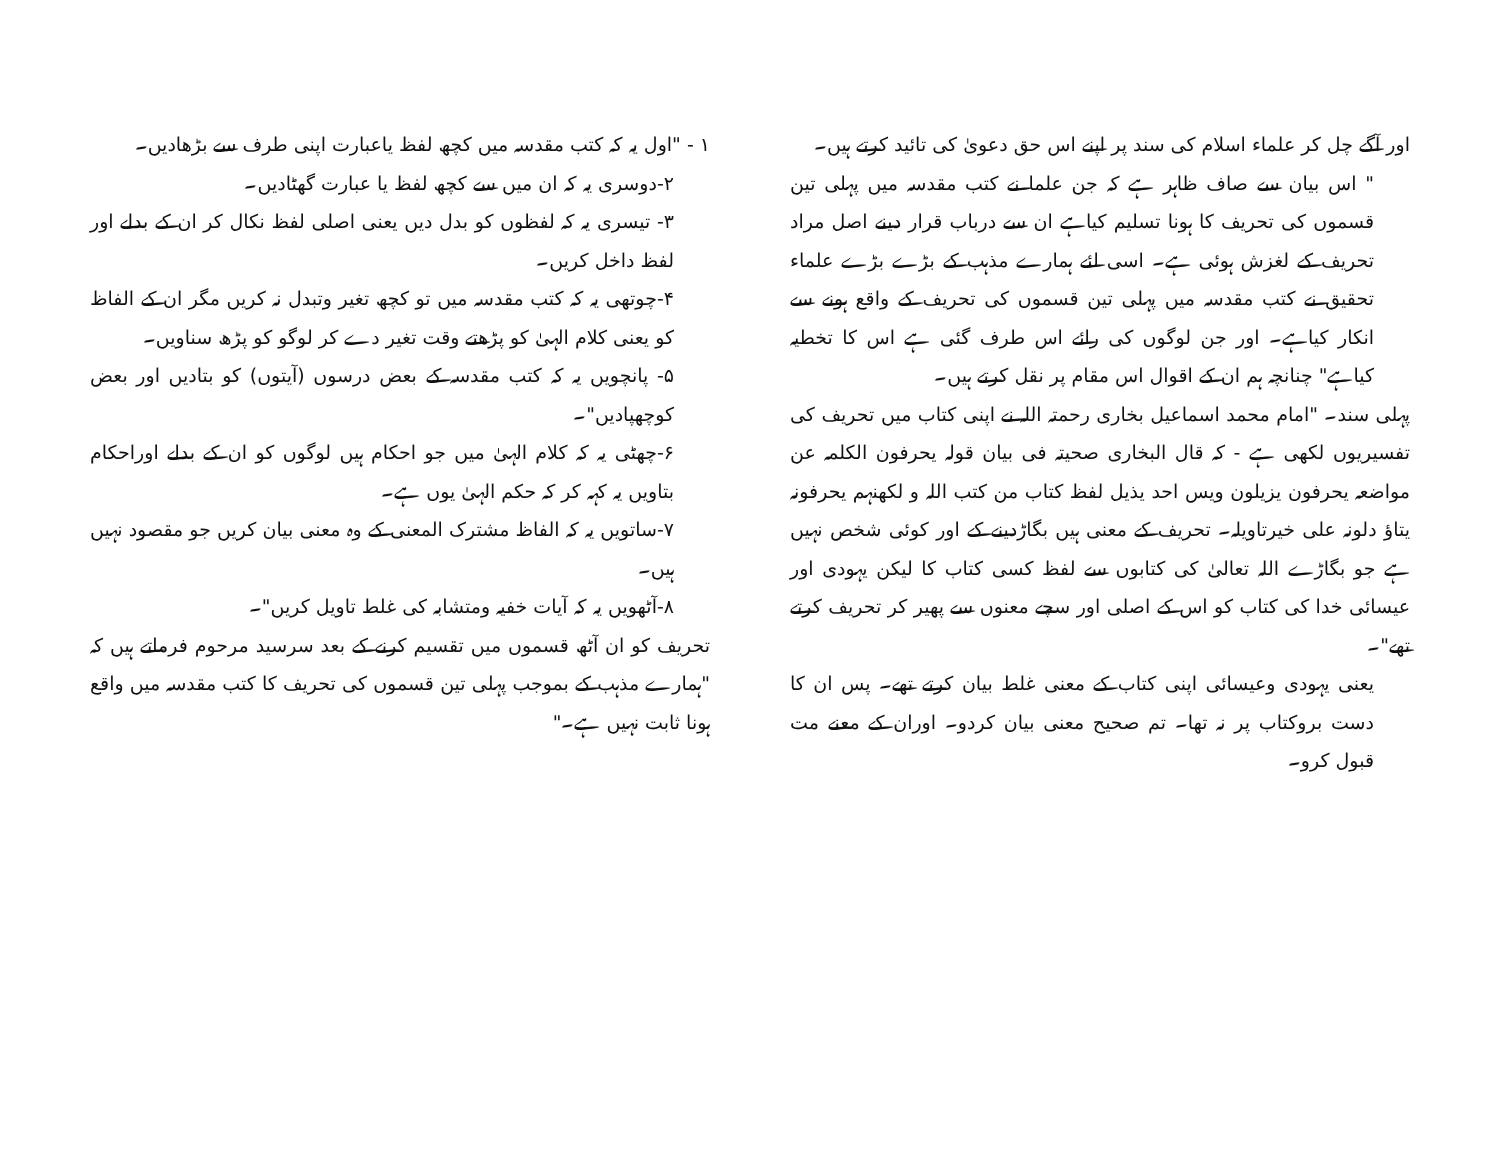۱ - "اول یہ کہ کتب مقدسہ میں کچھ لفظ یاعبارت اپنی طرف سے بڑھادیں۔
۲-دوسری یہ کہ ان میں سے کچھ لفظ یا عبارت گھٹادیں۔
۳- تیسری یہ کہ لفظوں کو بدل دیں یعنی اصلی لفظ نکال کر ان کے بدلے اور لفظ داخل کریں۔
۴-چوتھی یہ کہ کتب مقدسہ میں تو کچھ تغیر وتبدل نہ کریں مگر ان کے الفاظ کو یعنی کلام الہیٰ کو پڑھتے وقت تغیر دے کر لوگو کو پڑھ سناویں۔
۵- پانچویں یہ کہ کتب مقدسہ کے بعض درسوں (آیتوں) کو بتادیں اور بعض کوچھپادیں"۔
۶-چھٹی یہ کہ کلام الہیٰ میں جو احکام ہیں لوگوں کو ان کے بدلے اوراحکام بتاویں یہ کہہ کر کہ حکم الہیٰ یوں ہے۔
۷-ساتویں یہ کہ الفاظ مشترک المعنی کے وہ معنی بیان کریں جو مقصود نہیں ہیں۔
۸-آٹھویں یہ کہ آیات خفیہ ومتشابہ کی غلط تاویل کریں"۔
تحریف کو ان آٹھ قسموں میں تقسیم کرنے کے بعد سرسید مرحوم فرماتے ہیں کہ "ہمارے مذہب کے بموجب پہلی تین قسموں کی تحریف کا کتب مقدسہ میں واقع ہونا ثابت نہیں ہے۔"
اور آگے چل کر علماء اسلام کی سند پر اپنے اس حق دعویٰ کی تائید کرتے ہیں۔
" اس بیان سے صاف ظاہر ہے کہ جن علما نے کتب مقدسہ میں پہلی تین قسموں کی تحریف کا ہونا تسلیم کیاہے ان سے درباب قرار دینے اصل مراد تحریف کے لغزش ہوئی ہے۔ اسی لئے ہمارے مذہب کے بڑے بڑے علماء تحقیق نے کتب مقدسہ میں پہلی تین قسموں کی تحریف کے واقع ہونے سے انکار کیاہے۔ اور جن لوگوں کی رائے اس طرف گئی ہے اس کا تخطیہ کیاہے" چنانچہ ہم ان کے اقوال اس مقام پر نقل کرتے ہیں۔
پہلی سند۔ "امام محمد اسماعیل بخاری رحمتہ اللہ نے اپنی کتاب میں تحریف کی تفسیریوں لکھی ہے - کہ قال البخاری صحیتہ فی بیان قولہ یحرفون الکلمہ عن مواضعہ یحرفون یزیلون ویس احد یذیل لفظ کتاب من کتب اللہ و لکھنہم یحرفونہ یتاؤ دلونہ علی خیرتاویلہ۔ تحریف کے معنی ہیں بگاڑدینے کے اور کوئی شخص نہیں ہے جو بگاڑے اللہ تعالیٰ کی کتابوں سے لفظ کسی کتاب کا لیکن یہودی اور عیسائی خدا کی کتاب کو اس کے اصلی اور سچے معنوں سے پھیر کر تحریف کرتے تھے"۔
یعنی یہودی وعیسائی اپنی کتاب کے معنی غلط بیان کرتے تھے۔ پس ان کا دست بروکتاب پر نہ تھا۔ تم صحیح معنی بیان کردو۔ اوران کے معنے مت قبول کرو۔